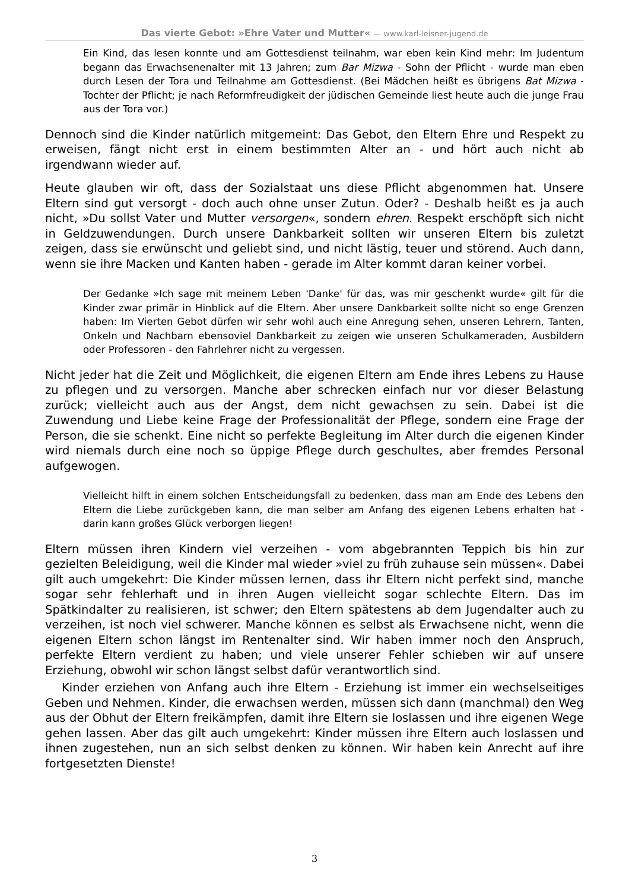Das vierte Gebot: »Ehre Vater und Mutter« — www.karl-leisner-jugend.de
Ein Kind, das lesen konnte und am Gottesdienst teilnahm, war eben kein Kind mehr: Im Judentum begann das Erwachsenenalter mit 13 Jahren; zum Bar Mizwa - Sohn der Pflicht - wurde man eben durch Lesen der Tora und Teilnahme am Gottesdienst. (Bei Mädchen heißt es übrigens Bat Mizwa - Tochter der Pflicht; je nach Reformfreudigkeit der jüdischen Gemeinde liest heute auch die junge Frau aus der Tora vor.)
Dennoch sind die Kinder natürlich mitgemeint: Das Gebot, den Eltern Ehre und Respekt zu erweisen, fängt nicht erst in einem bestimmten Alter an - und hört auch nicht ab irgendwann wieder auf.
Heute glauben wir oft, dass der Sozialstaat uns diese Pflicht abgenommen hat. Unsere Eltern sind gut versorgt - doch auch ohne unser Zutun. Oder? - Deshalb heißt es ja auch nicht, »Du sollst Vater und Mutter versorgen«, sondern ehren. Respekt erschöpft sich nicht in Geldzuwendungen. Durch unsere Dankbarkeit sollten wir unseren Eltern bis zuletzt zeigen, dass sie erwünscht und geliebt sind, und nicht lästig, teuer und störend. Auch dann, wenn sie ihre Macken und Kanten haben - gerade im Alter kommt daran keiner vorbei.
Der Gedanke »Ich sage mit meinem Leben 'Danke' für das, was mir geschenkt wurde« gilt für die Kinder zwar primär in Hinblick auf die Eltern. Aber unsere Dankbarkeit sollte nicht so enge Grenzen haben: Im Vierten Gebot dürfen wir sehr wohl auch eine Anregung sehen, unseren Lehrern, Tanten, Onkeln und Nachbarn ebensoviel Dankbarkeit zu zeigen wie unseren Schulkameraden, Ausbildern oder Professoren - den Fahrlehrer nicht zu vergessen.
Nicht jeder hat die Zeit und Möglichkeit, die eigenen Eltern am Ende ihres Lebens zu Hause zu pflegen und zu versorgen. Manche aber schrecken einfach nur vor dieser Belastung zurück; vielleicht auch aus der Angst, dem nicht gewachsen zu sein. Dabei ist die Zuwendung und Liebe keine Frage der Professionalität der Pflege, sondern eine Frage der Person, die sie schenkt. Eine nicht so perfekte Begleitung im Alter durch die eigenen Kinder wird niemals durch eine noch so üppige Pflege durch geschultes, aber fremdes Personal aufgewogen.
Vielleicht hilft in einem solchen Entscheidungsfall zu bedenken, dass man am Ende des Lebens den Eltern die Liebe zurückgeben kann, die man selber am Anfang des eigenen Lebens erhalten hat - darin kann großes Glück verborgen liegen!
Eltern müssen ihren Kindern viel verzeihen - vom abgebrannten Teppich bis hin zur gezielten Beleidigung, weil die Kinder mal wieder »viel zu früh zuhause sein müssen«. Dabei gilt auch umgekehrt: Die Kinder müssen lernen, dass ihr Eltern nicht perfekt sind, manche sogar sehr fehlerhaft und in ihren Augen vielleicht sogar schlechte Eltern. Das im Spätkindalter zu realisieren, ist schwer; den Eltern spätestens ab dem Jugendalter auch zu verzeihen, ist noch viel schwerer. Manche können es selbst als Erwachsene nicht, wenn die eigenen Eltern schon längst im Rentenalter sind. Wir haben immer noch den Anspruch, perfekte Eltern verdient zu haben; und viele unserer Fehler schieben wir auf unsere Erziehung, obwohl wir schon längst selbst dafür verantwortlich sind.
Kinder erziehen von Anfang auch ihre Eltern - Erziehung ist immer ein wechselseitiges Geben und Nehmen. Kinder, die erwachsen werden, müssen sich dann (manchmal) den Weg aus der Obhut der Eltern freikämpfen, damit ihre Eltern sie loslassen und ihre eigenen Wege gehen lassen. Aber das gilt auch umgekehrt: Kinder müssen ihre Eltern auch loslassen und ihnen zugestehen, nun an sich selbst denken zu können. Wir haben kein Anrecht auf ihre fortgesetzten Dienste!
3